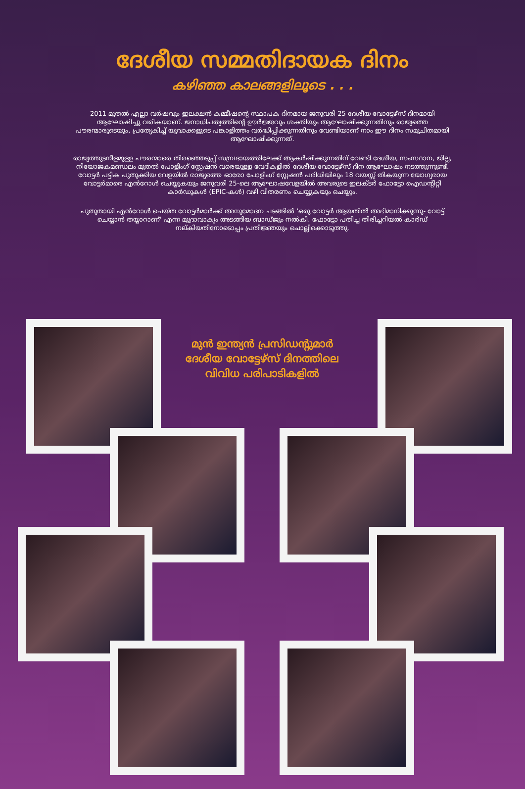ദേശീയ സമ്മതിദായക ദിനം
കഴിഞ്ഞ കാലങ്ങളിലൂടെ . . .
2011 മുതൽ എല്ലാ വർഷവും ഇലക്ഷൻ കമ്മീഷന്റെ സ്ഥാപക ദിനമായ ജനുവരി 25 ദേശീയ വോട്ടേഴ്സ് ദിനമായി ആഘോഷിച്ചു വരികയാണ്. ജനാധിപത്യത്തിന്റെ ഊർജ്ജവും ശക്തിയും ആഘോഷിക്കുന്നതിനും രാജ്യത്തെ പൗരന്മാരുടെയും, പ്രത്യേകിച്ച് യുവാക്കളുടെ പങ്കാളിത്തം വർദ്ധിപ്പിക്കുന്നതിനും വേണ്ടിയാണ് നാം ഈ ദിനം സമുചിതമായി ആഘോഷിക്കുന്നത്.
രാജ്യത്തുടനീളമുള്ള പൗരന്മാരെ തിരഞ്ഞെടുപ്പ് സമ്പ്രദായത്തിലേക്ക് ആകർഷിക്കുന്നതിന് വേണ്ടി ദേശീയ, സംസ്ഥാന, ജില്ല, നിയോജകമണ്ഡലം മുതൽ പോളിംഗ് സ്റ്റേഷൻ വരെയുള്ള വേദികളിൽ ദേശീയ വോട്ടേഴ്സ് ദിന ആഘോഷം നടത്തുന്നുണ്ട്. വോട്ടർ പട്ടിക പുതുക്കിയ വേളയിൽ രാജ്യത്തെ ഓരോ പോളിംഗ് സ്റ്റേഷൻ പരിധിയിലും 18 വയസ്സ് തികയുന്ന യോഗ്യരായ വോട്ടർമാരെ എൻറോൾ ചെയ്യുകയും ജനുവരി 25-ലെ ആഘോഷവേളയിൽ അവരുടെ ഇലക്ടർ ഫോട്ടോ ഐഡന്റിറ്റി കാർഡുകൾ (EPIC-കൾ) വഴി വിതരണം ചെയ്യുകയും ചെയ്യും.
പുതുതായി എൻറോൾ ചെയ്ത വോട്ടർമാർക്ക് അനുമോദന ചടങ്ങിൽ 'ഒരു വോട്ടർ ആയതിൽ അഭിമാനിക്കുന്നു- വോട്ട് ചെയ്യാൻ തയ്യാറാണ്' എന്ന മുദ്രാവാക്യം അടങ്ങിയ ബാഡ്ജും നൽകി. ഫോട്ടോ പതിച്ച തിരിച്ചറിയൽ കാർഡ് നല്കിയതിനോടൊപ്പം പ്രതിജ്ഞയും ചൊല്ലിക്കൊടുത്തു.
മുൻ ഇന്ത്യൻ പ്രസിഡന്റുമാർ ദേശീയ വോട്ടേഴ്സ് ദിനത്തിലെ വിവിധ പരിപാടികളിൽ